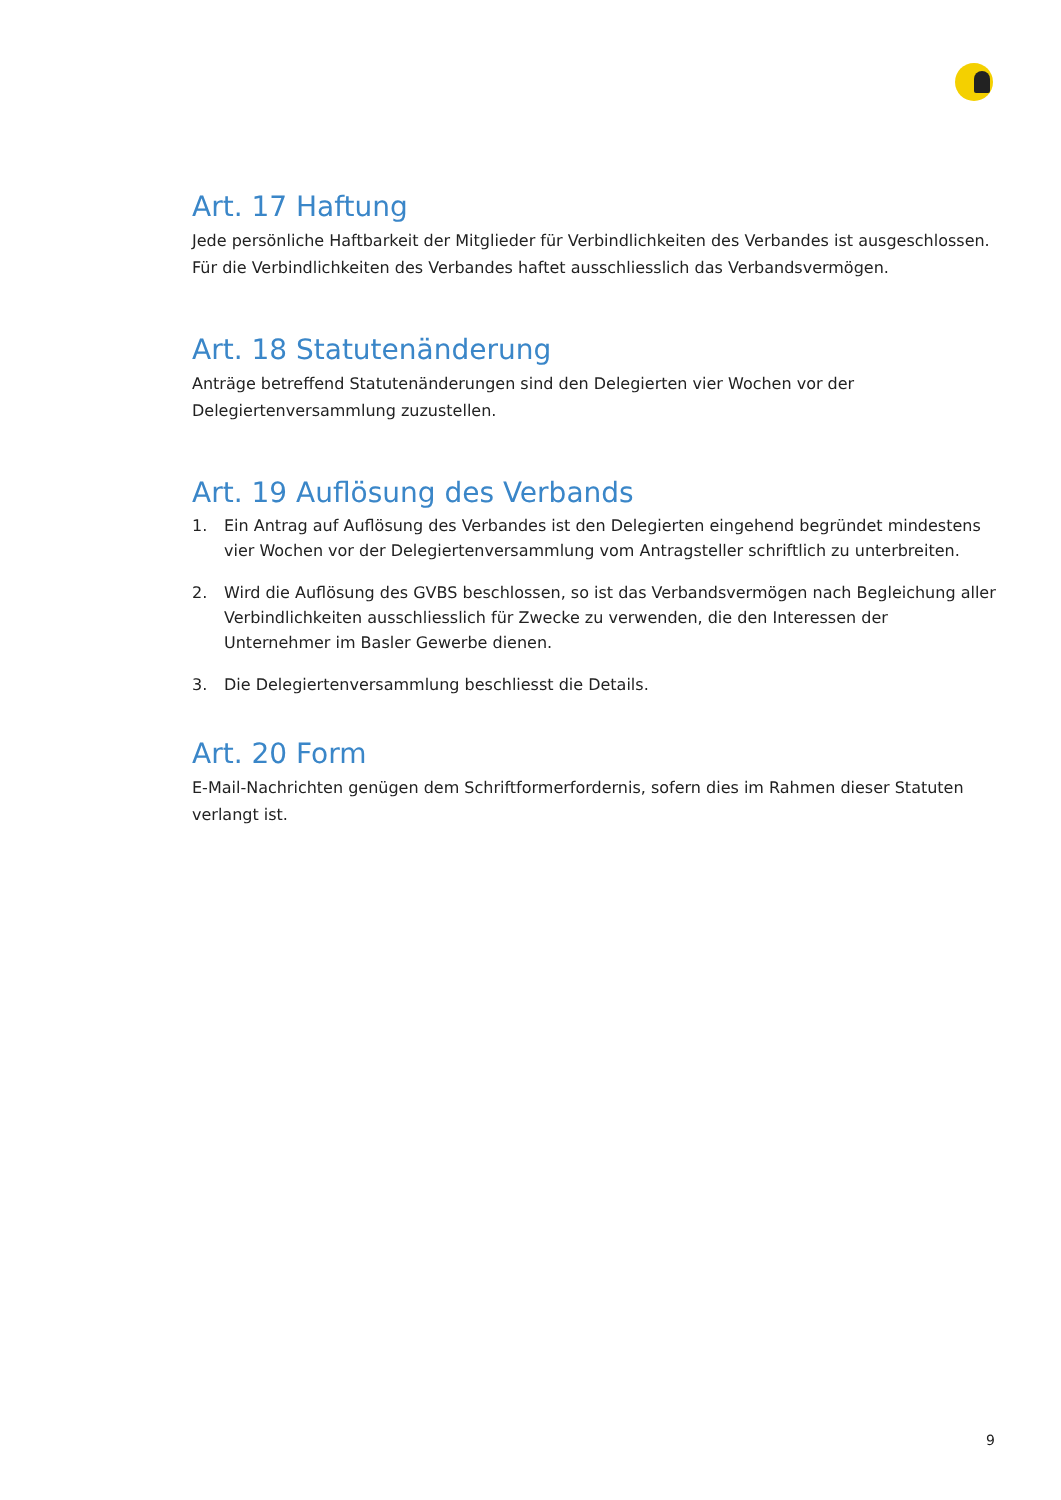Art. 17 Haftung
Jede persönliche Haftbarkeit der Mitglieder für Verbindlichkeiten des Verbandes ist ausgeschlossen. Für die Verbindlichkeiten des Verbandes haftet ausschliesslich das Verbandsvermögen.
Art. 18 Statutenänderung
Anträge betreffend Statutenänderungen sind den Delegierten vier Wochen vor der
Delegiertenversammlung zuzustellen.
Art. 19 Auflösung des Verbands
1. Ein Antrag auf Auflösung des Verbandes ist den Delegierten eingehend begründet mindestens vier Wochen vor der Delegiertenversammlung vom Antragsteller schriftlich zu unterbreiten.
2. Wird die Auflösung des GVBS beschlossen, so ist das Verbandsvermögen nach Begleichung aller Verbindlichkeiten ausschliesslich für Zwecke zu verwenden, die den Interessen der Unternehmer im Basler Gewerbe dienen.
3. Die Delegiertenversammlung beschliesst die Details.
Art. 20 Form
E-Mail-Nachrichten genügen dem Schriftformerfordernis, sofern dies im Rahmen dieser Statuten verlangt ist.
9